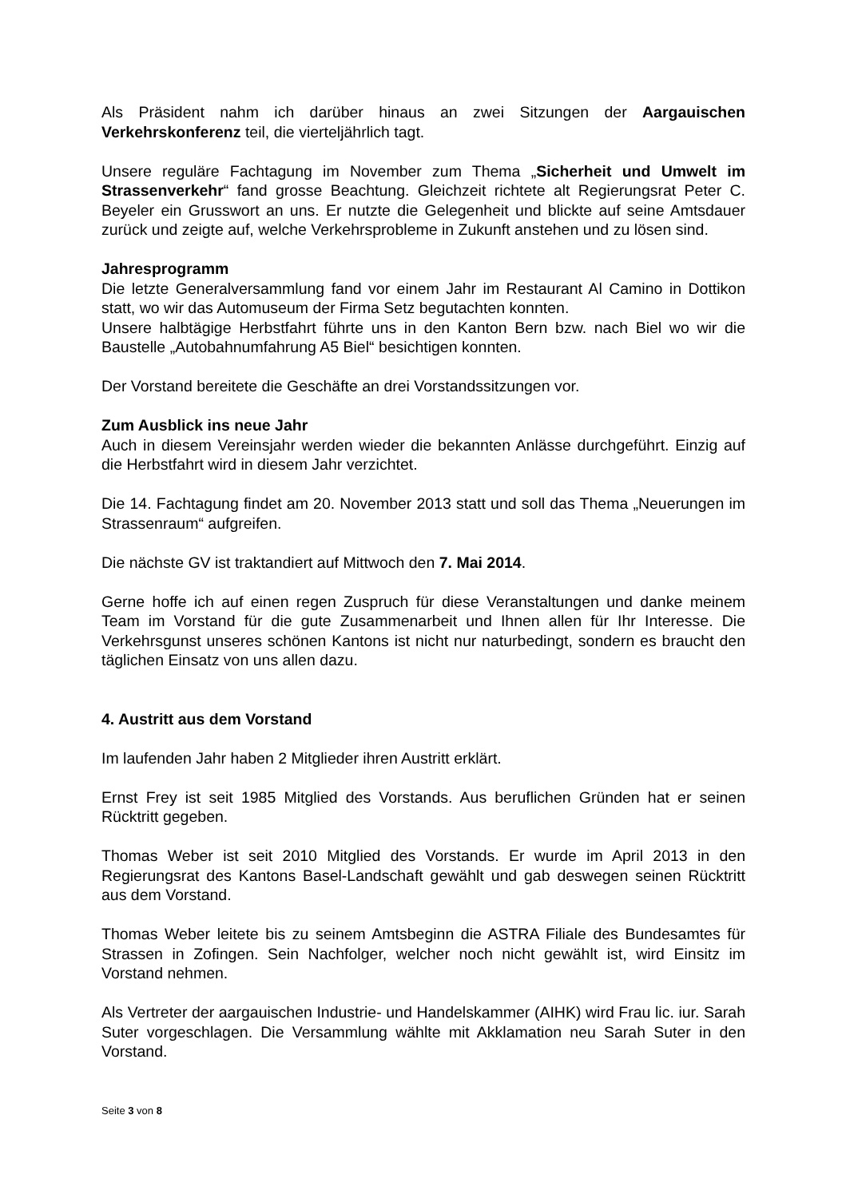Als Präsident nahm ich darüber hinaus an zwei Sitzungen der Aargauischen Verkehrskonferenz teil, die vierteljährlich tagt.
Unsere reguläre Fachtagung im November zum Thema „Sicherheit und Umwelt im Strassenverkehr“ fand grosse Beachtung. Gleichzeit richtete alt Regierungsrat Peter C. Beyeler ein Grusswort an uns. Er nutzte die Gelegenheit und blickte auf seine Amtsdauer zurück und zeigte auf, welche Verkehrsprobleme in Zukunft anstehen und zu lösen sind.
Jahresprogramm
Die letzte Generalversammlung fand vor einem Jahr im Restaurant Al Camino in Dottikon statt, wo wir das Automuseum der Firma Setz begutachten konnten.
Unsere halbtägige Herbstfahrt führte uns in den Kanton Bern bzw. nach Biel wo wir die Baustelle „Autobahnumfahrung A5 Biel“ besichtigen konnten.
Der Vorstand bereitete die Geschäfte an drei Vorstandssitzungen vor.
Zum Ausblick ins neue Jahr
Auch in diesem Vereinsjahr werden wieder die bekannten Anlässe durchgeführt. Einzig auf die Herbstfahrt wird in diesem Jahr verzichtet.
Die 14. Fachtagung findet am 20. November 2013 statt und soll das Thema „Neuerungen im Strassenraum“ aufgreifen.
Die nächste GV ist traktandiert auf Mittwoch den 7. Mai 2014.
Gerne hoffe ich auf einen regen Zuspruch für diese Veranstaltungen und danke meinem Team im Vorstand für die gute Zusammenarbeit und Ihnen allen für Ihr Interesse. Die Verkehrsgunst unseres schönen Kantons ist nicht nur naturbedingt, sondern es braucht den täglichen Einsatz von uns allen dazu.
4. Austritt aus dem Vorstand
Im laufenden Jahr haben 2 Mitglieder ihren Austritt erklärt.
Ernst Frey ist seit 1985 Mitglied des Vorstands. Aus beruflichen Gründen hat er seinen Rücktritt gegeben.
Thomas Weber ist seit 2010 Mitglied des Vorstands. Er wurde im April 2013 in den Regierungsrat des Kantons Basel-Landschaft gewählt und gab deswegen seinen Rücktritt aus dem Vorstand.
Thomas Weber leitete bis zu seinem Amtsbeginn die ASTRA Filiale des Bundesamtes für Strassen in Zofingen. Sein Nachfolger, welcher noch nicht gewählt ist, wird Einsitz im Vorstand nehmen.
Als Vertreter der aargauischen Industrie- und Handelskammer (AIHK) wird Frau lic. iur. Sarah Suter vorgeschlagen. Die Versammlung wählte mit Akklamation neu Sarah Suter in den Vorstand.
Seite 3 von 8